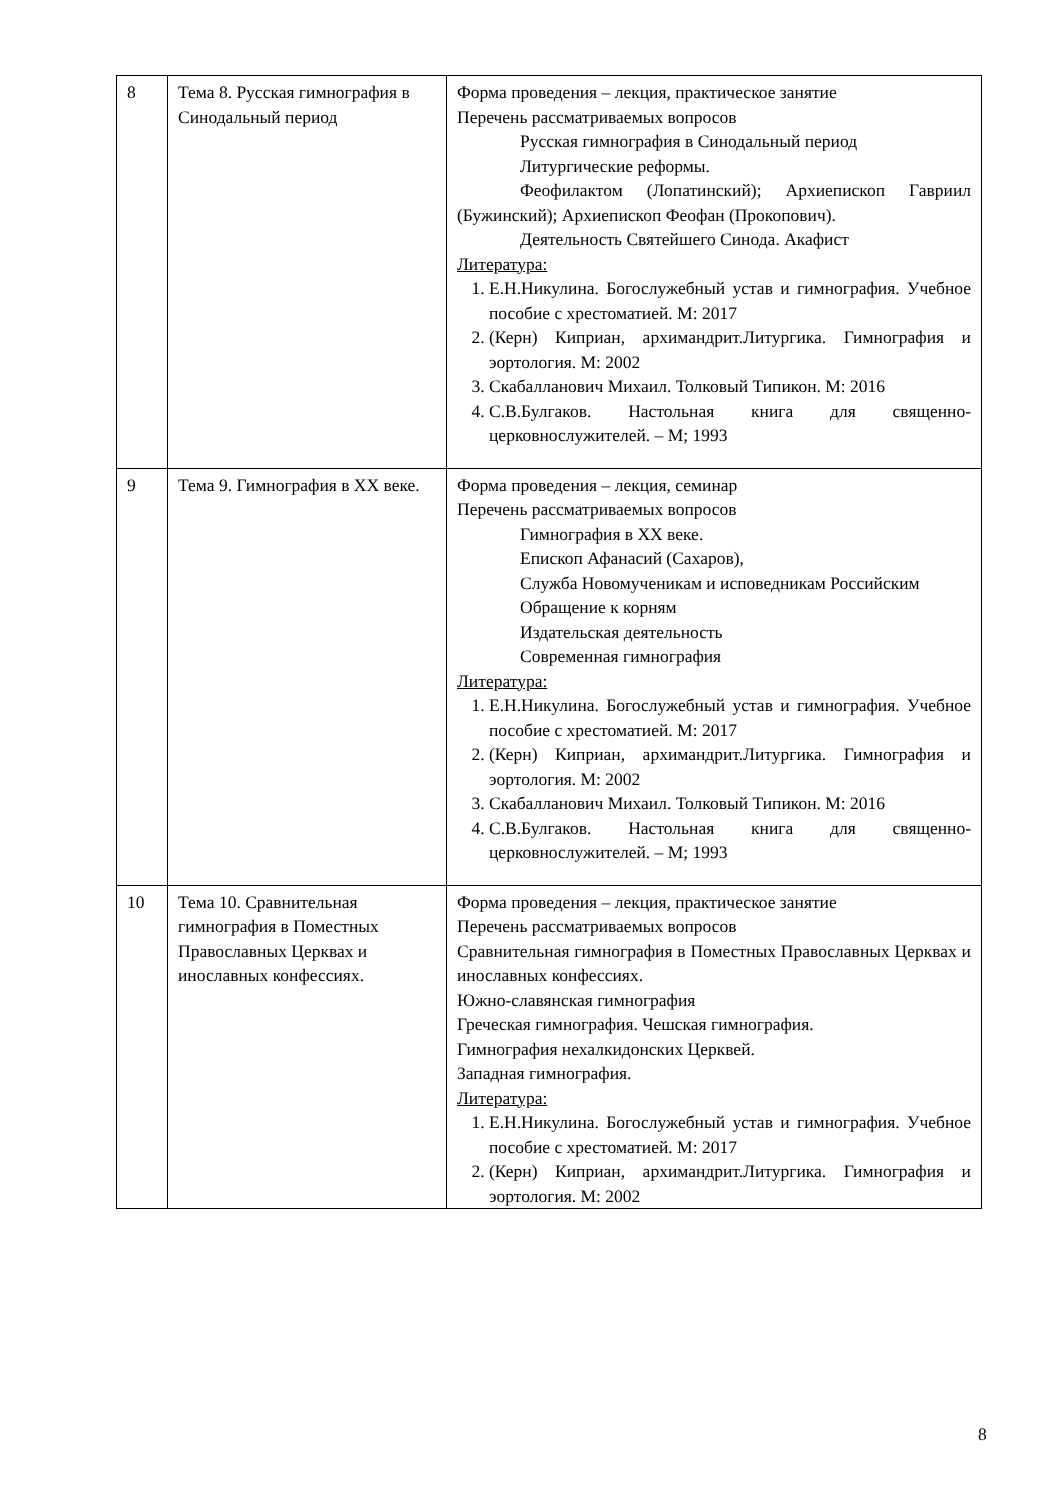| 8 | Тема 8. Русская гимнография в Синодальный период | Форма проведения – лекция, практическое занятие Перечень рассматриваемых вопросов Русская гимнография в Синодальный период Литургические реформы. Феофилактом (Лопатинский); Архиепископ Гавриил (Бужинский); Архиепископ Феофан (Прокопович). Деятельность Святейшего Синода. Акафист Литература: 1. Е.Н.Никулина. Богослужебный устав и гимнография. Учебное пособие с хрестоматией. М: 2017 2. (Керн) Киприан, архимандрит.Литургика. Гимнография и эортология. М: 2002 3. Скабалланович Михаил. Толковый Типикон. М: 2016 4. С.В.Булгаков. Настольная книга для священно-церковнослужителей. – М; 1993 |
| 9 | Тема 9. Гимнография в XX веке. | Форма проведения – лекция, семинар Перечень рассматриваемых вопросов Гимнография в XX веке. Епископ Афанасий (Сахаров), Служба Новомученикам и исповедникам Российским Обращение к корням Издательская деятельность Современная гимнография Литература: 1. Е.Н.Никулина. Богослужебный устав и гимнография. Учебное пособие с хрестоматией. М: 2017 2. (Керн) Киприан, архимандрит.Литургика. Гимнография и эортология. М: 2002 3. Скабалланович Михаил. Толковый Типикон. М: 2016 4. С.В.Булгаков. Настольная книга для священно-церковнослужителей. – М; 1993 |
| 10 | Тема 10. Сравнительная гимнография в Поместных Православных Церквах и инославных конфессиях. | Форма проведения – лекция, практическое занятие Перечень рассматриваемых вопросов Сравнительная гимнография в Поместных Православных Церквах и инославных конфессиях. Южно-славянская гимнография Греческая гимнография. Чешская гимнография. Гимнография нехалкидонских Церквей. Западная гимнография. Литература: 1. Е.Н.Никулина. Богослужебный устав и гимнография. Учебное пособие с хрестоматией. М: 2017 2. (Керн) Киприан, архимандрит.Литургика. Гимнография и эортология. М: 2002 |
8